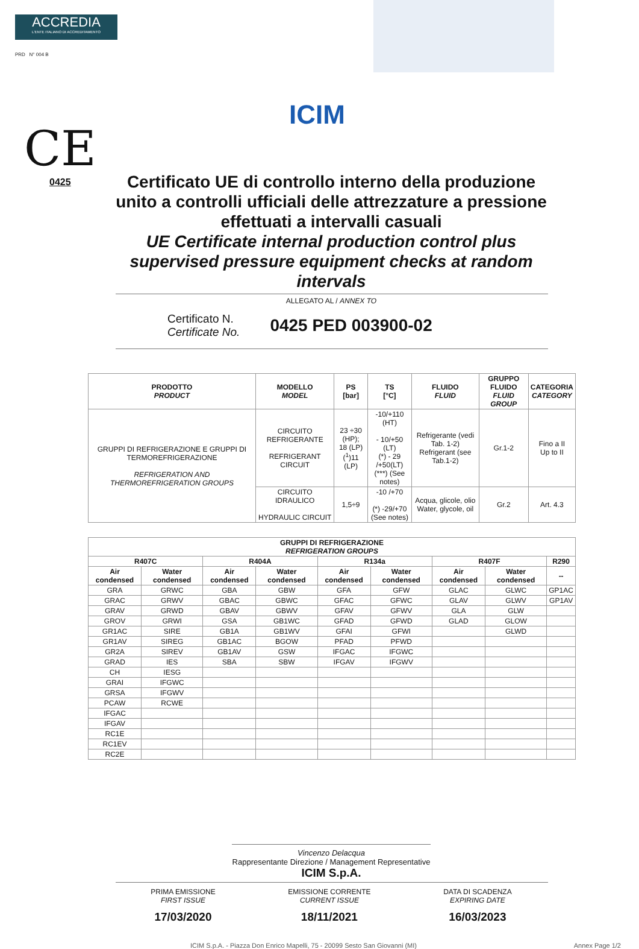ACCREDIA
L'ENTE ITALIANO DI ACCREDITAMENTO
PRD N° 004 B
ICIM
CE
0425
Certificato UE di controllo interno della produzione unito a controlli ufficiali delle attrezzature a pressione effettuati a intervalli casuali
UE Certificate internal production control plus supervised pressure equipment checks at random intervals
ALLEGATO AL / ANNEX TO
Certificato N.
Certificate No.
0425 PED 003900-02
| PRODOTTO PRODUCT | MODELLO MODEL | PS [bar] | TS [°C] | FLUIDO FLUID | GRUPPO FLUIDO FLUID GROUP | CATEGORIA CATEGORY |
| --- | --- | --- | --- | --- | --- | --- |
| GRUPPI DI REFRIGERAZIONE E GRUPPI DI TERMOREFRIGERAZIONE REFRIGERATION AND THERMOREFRIGERATION GROUPS | CIRCUITO REFRIGERANTE REFRIGERANT CIRCUIT | 23 ÷30 (HP); 18 (LP) (<sup>1</sup>)11 (LP) | -10/+110 (HT) - 10/+50 (LT) (*) - 29 /+50(LT) (***) (See notes) | Refrigerante (vedi Tab. 1-2) Refrigerant (see Tab.1-2) | Gr.1-2 | Fino a II Up to II |
| | CIRCUITO IDRAULICO HYDRAULIC CIRCUIT | 1,5÷9 | -10 /+70 (*) -29/+70 (See notes) | Acqua, glicole, olio Water, glycole, oil | Gr.2 | Art. 4.3 |
| GRUPPI DI REFRIGERAZIONE REFRIGERATION GROUPS | | | | | | | | |
| --- | --- | --- | --- | --- | --- | --- | --- | --- |
| R407C | | R404A | | R134a | | R407F | | R290 |
| Air condensed | Water condensed | Air condensed | Water condensed | Air condensed | Water condensed | Air condensed | Water condensed | -- |
| GRA | GRWC | GBA | GBW | GFA | GFW | GLAC | GLWC | GP1AC |
| GRAC | GRWV | GBAC | GBWC | GFAC | GFWC | GLAV | GLWV | GP1AV |
| GRAV | GRWD | GBAV | GBWV | GFAV | GFWV | GLA | GLW | |
| GROV | GRWI | GSA | GB1WC | GFAD | GFWD | GLAD | GLOW | |
| GR1AC | SIRE | GB1A | GB1WV | GFAI | GFWI | | GLWD | |
| GR1AV | SIREG | GB1AC | BGOW | PFAD | PFWD | | | |
| GR2A | SIREV | GB1AV | GSW | IFGAC | IFGWC | | | |
| GRAD | IES | SBA | SBW | IFGAV | IFGWV | | | |
| CH | IESG | | | | | | | |
| GRAI | IFGWC | | | | | | | |
| GRSA | IFGWV | | | | | | | |
| PCAW | RCWE | | | | | | | |
| IFGAC | | | | | | | | |
| IFGAV | | | | | | | | |
| RC1E | | | | | | | | |
| RC1EV | | | | | | | | |
| RC2E | | | | | | | | |
Vincenzo Delacqua
Rappresentante Direzione / Management Representative
ICIM S.p.A.
PRIMA EMISSIONE
FIRST ISSUE
17/03/2020
EMISSIONE CORRENTE
CURRENT ISSUE
18/11/2021
DATA DI SCADENZA
EXPIRING DATE
16/03/2023
ICIM S.p.A. - Piazza Don Enrico Mapelli, 75 - 20099 Sesto San Giovanni (MI) Annex Page 1/2